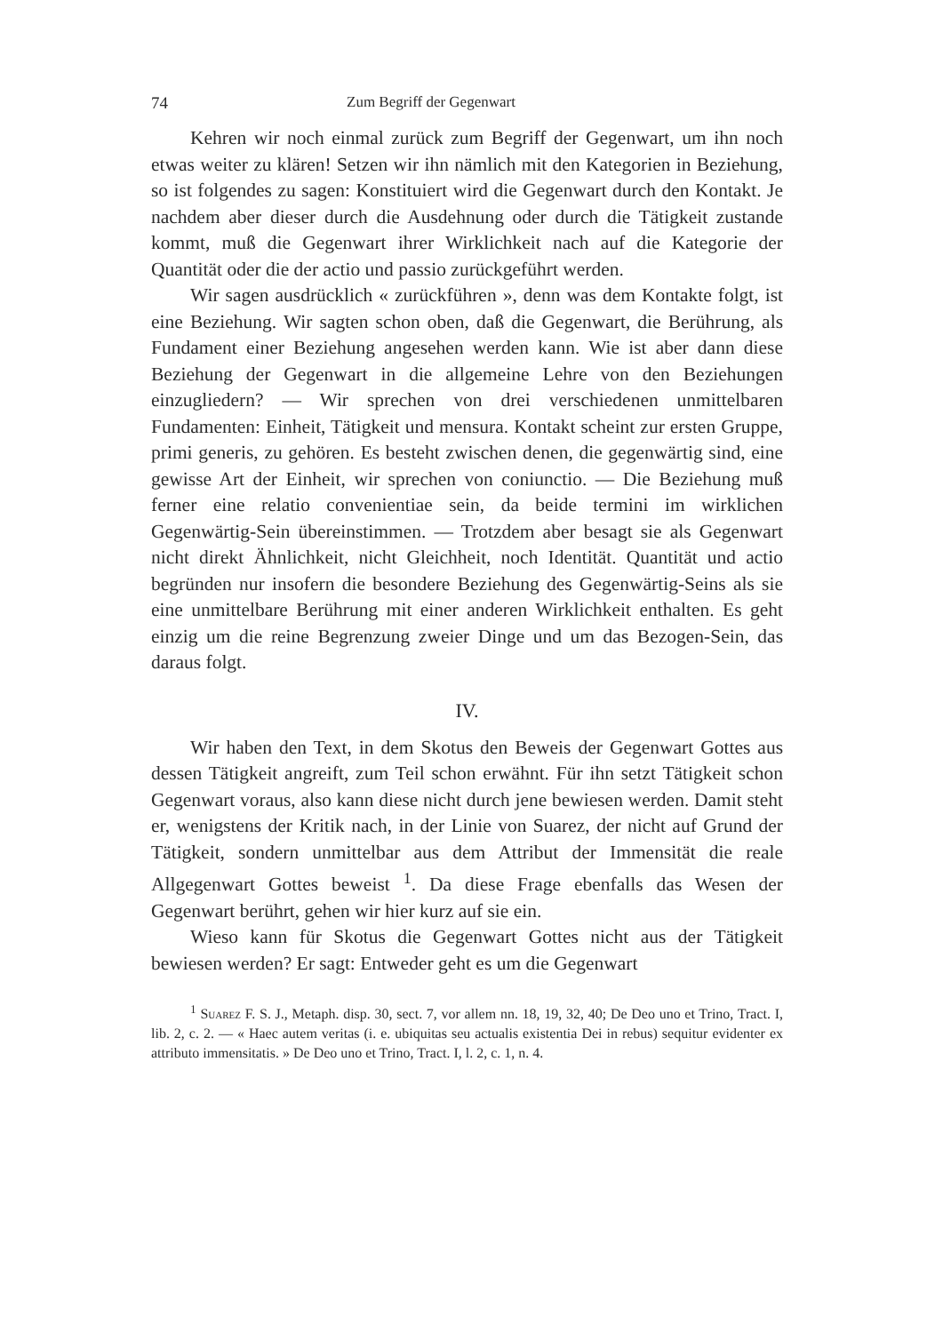74 Zum Begriff der Gegenwart
Kehren wir noch einmal zurück zum Begriff der Gegenwart, um ihn noch etwas weiter zu klären! Setzen wir ihn nämlich mit den Kategorien in Beziehung, so ist folgendes zu sagen: Konstituiert wird die Gegenwart durch den Kontakt. Je nachdem aber dieser durch die Ausdehnung oder durch die Tätigkeit zustande kommt, muß die Gegenwart ihrer Wirklichkeit nach auf die Kategorie der Quantität oder die der actio und passio zurückgeführt werden.
Wir sagen ausdrücklich « zurückführen », denn was dem Kontakte folgt, ist eine Beziehung. Wir sagten schon oben, daß die Gegenwart, die Berührung, als Fundament einer Beziehung angesehen werden kann. Wie ist aber dann diese Beziehung der Gegenwart in die allgemeine Lehre von den Beziehungen einzugliedern? — Wir sprechen von drei verschiedenen unmittelbaren Fundamenten: Einheit, Tätigkeit und mensura. Kontakt scheint zur ersten Gruppe, primi generis, zu gehören. Es besteht zwischen denen, die gegenwärtig sind, eine gewisse Art der Einheit, wir sprechen von coniunctio. — Die Beziehung muß ferner eine relatio convenientiae sein, da beide termini im wirklichen Gegenwärtig-Sein übereinstimmen. — Trotzdem aber besagt sie als Gegenwart nicht direkt Ähnlichkeit, nicht Gleichheit, noch Identität. Quantität und actio begründen nur insofern die besondere Beziehung des Gegenwärtig-Seins als sie eine unmittelbare Berührung mit einer anderen Wirklichkeit enthalten. Es geht einzig um die reine Begrenzung zweier Dinge und um das Bezogen-Sein, das daraus folgt.
IV.
Wir haben den Text, in dem Skotus den Beweis der Gegenwart Gottes aus dessen Tätigkeit angreift, zum Teil schon erwähnt. Für ihn setzt Tätigkeit schon Gegenwart voraus, also kann diese nicht durch jene bewiesen werden. Damit steht er, wenigstens der Kritik nach, in der Linie von Suarez, der nicht auf Grund der Tätigkeit, sondern unmittelbar aus dem Attribut der Immensität die reale Allgegenwart Gottes beweist <sup>1</sup>. Da diese Frage ebenfalls das Wesen der Gegenwart berührt, gehen wir hier kurz auf sie ein.
Wieso kann für Skotus die Gegenwart Gottes nicht aus der Tätigkeit bewiesen werden? Er sagt: Entweder geht es um die Gegenwart
<sup>1</sup> Suarez F. S. J., Metaph. disp. 30, sect. 7, vor allem nn. 18, 19, 32, 40; De Deo uno et Trino, Tract. I, lib. 2, c. 2. — « Haec autem veritas (i. e. ubiquitas seu actualis existentia Dei in rebus) sequitur evidenter ex attributo immensitatis. » De Deo uno et Trino, Tract. I, l. 2, c. 1, n. 4.